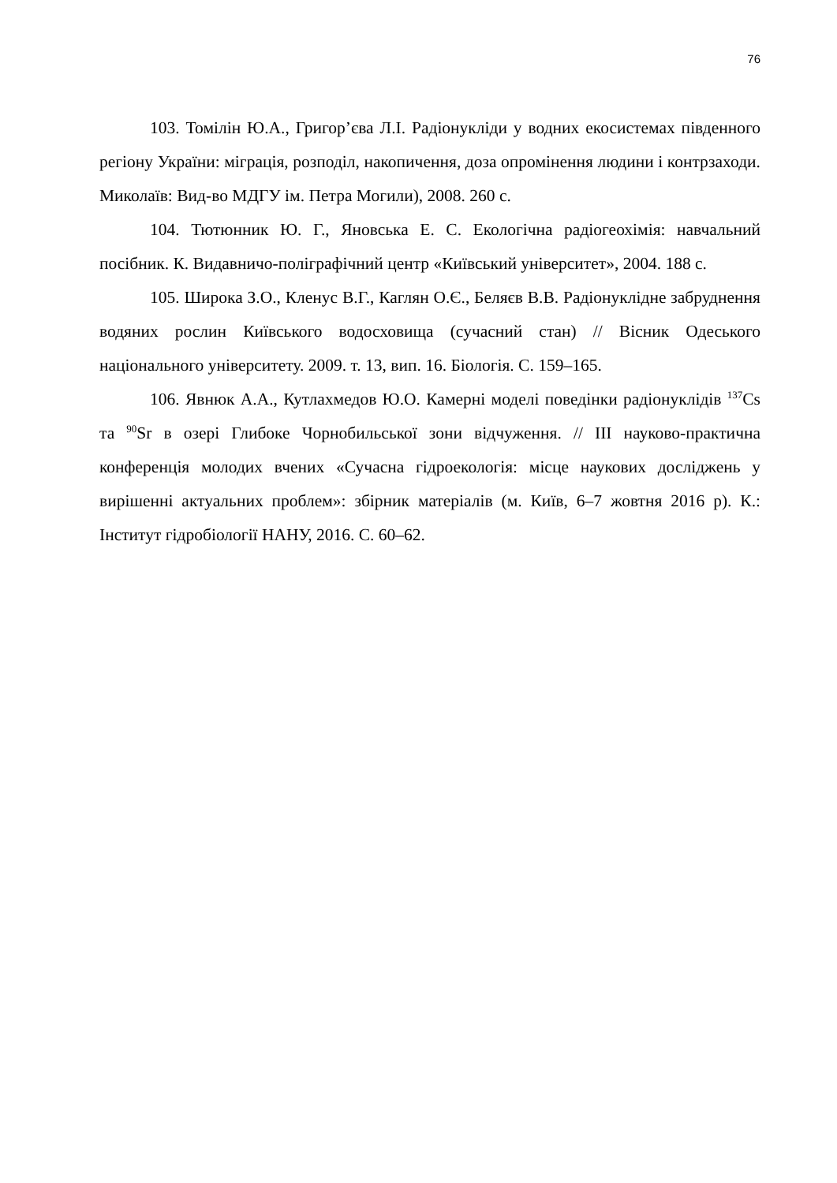76
103. Томілін Ю.А., Григор’єва Л.І. Радіонукліди у водних екосистемах південного регіону України: міграція, розподіл, накопичення, доза опромінення людини і контрзаходи. Миколаїв: Вид-во МДГУ ім. Петра Могили), 2008. 260 с.
104. Тютюнник Ю. Г., Яновська Е. С. Екологічна радіогеохімія: навчальний посібник. К. Видавничо-поліграфічний центр «Київський університет», 2004. 188 с.
105. Широка З.О., Кленус В.Г., Каглян О.Є., Беляєв В.В. Радіонуклідне забруднення водяних рослин Київського водосховища (сучасний стан) // Вісник Одеського національного університету. 2009. т. 13, вип. 16. Біологія. С. 159–165.
106. Явнюк А.А., Кутлахмедов Ю.О. Камерні моделі поведінки радіонуклідів <sup>137</sup>Cs та <sup>90</sup>Sr в озері Глибоке Чорнобильської зони відчуження. // ІІІ науково-практична конференція молодих вчених «Сучасна гідроекологія: місце наукових досліджень у вирішенні актуальних проблем»: збірник матеріалів (м. Київ, 6–7 жовтня 2016 р). К.: Інститут гідробіології НАНУ, 2016. С. 60–62.